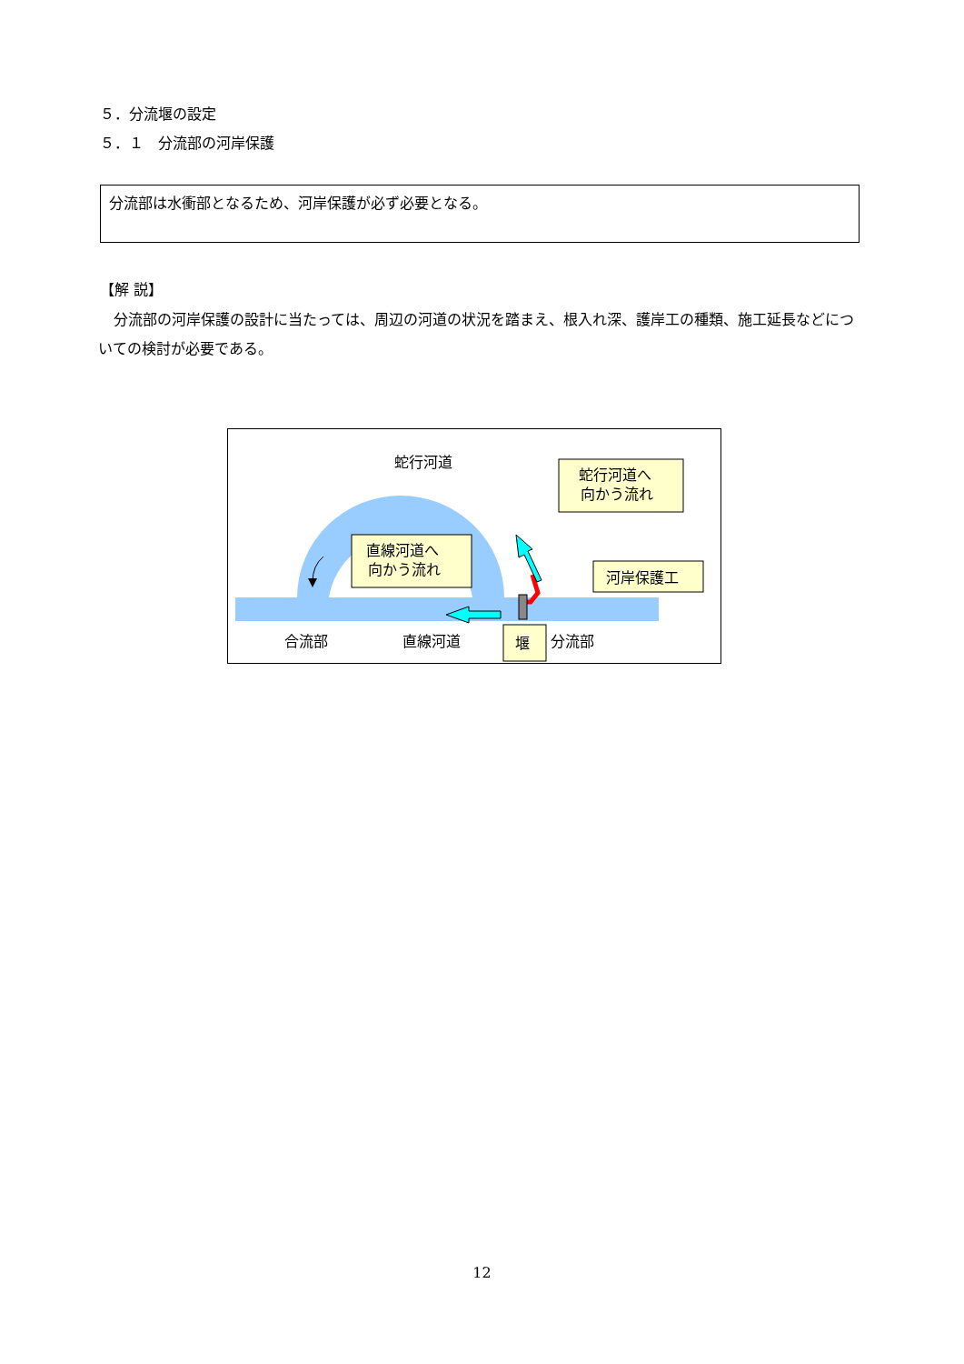５．分流堰の設定
５．１　分流部の河岸保護
分流部は水衝部となるため、河岸保護が必ず必要となる。
【解 説】
分流部の河岸保護の設計に当たっては、周辺の河道の状況を踏まえ、根入れ深、護岸工の種類、施工延長などについての検討が必要である。
蛇行河道
合流部
直線河道
分流部
直線河道へ
向かう流れ
蛇行河道へ
向かう流れ
河岸保護工
堰
12